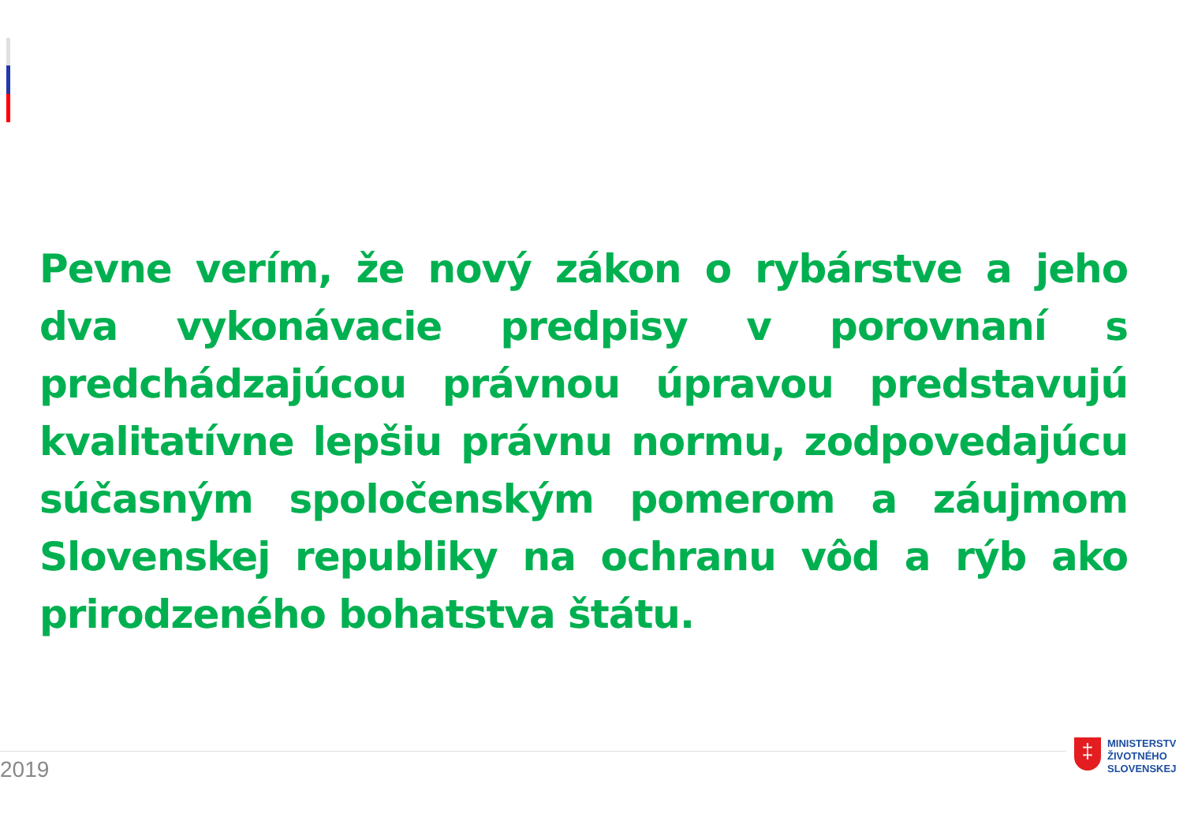Pevne verím, že nový zákon o rybárstve a jeho dva vykonávacie predpisy v porovnaní s predchádzajúcou právnou úpravou predstavujú kvalitatívne lepšiu právnu normu, zodpovedajúcu súčasným spoločenským pomerom a záujmom Slovenskej republiky na ochranu vôd a rýb ako prirodzeného bohatstva štátu.
2019
‡
MINISTERSTV
ŽIVOTNÉHO
SLOVENSKEJ